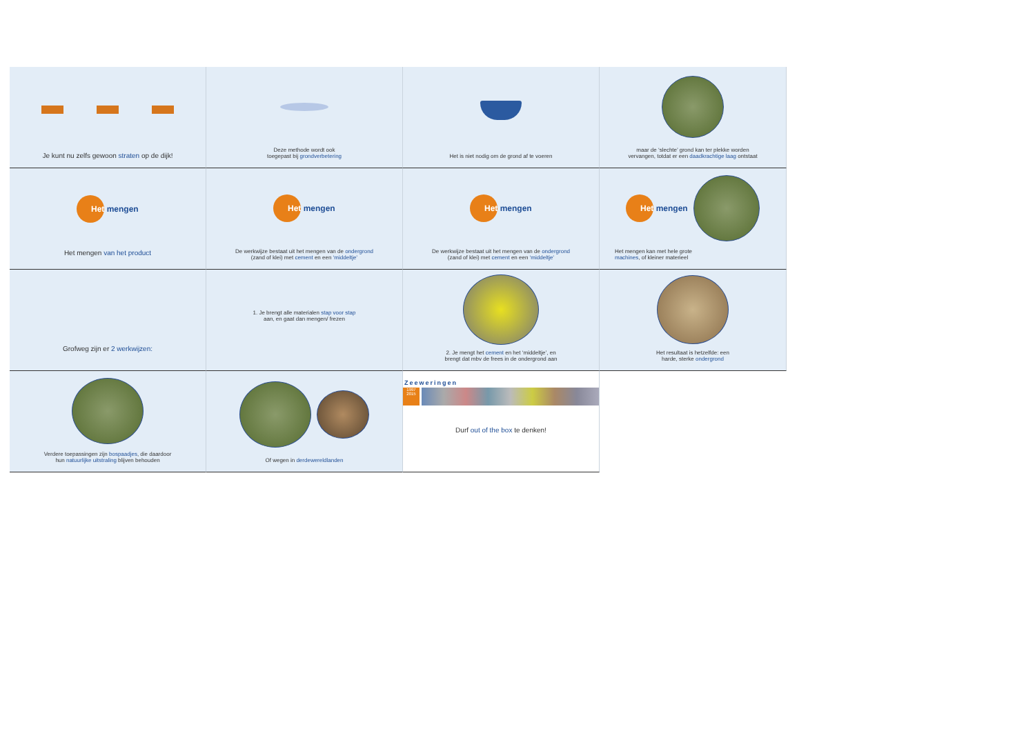Je kunt nu zelfs gewoon straten op de dijk!
Deze methode wordt ook
toegepast bij grondverbetering
Het is niet nodig om de grond af te voeren
maar de ‘slechte’ grond kan ter plekke worden
vervangen, totdat er een daadkrachtige laag ontstaat
Het
mengen
Het mengen van het product
Het
mengen
De werkwijze bestaat uit het mengen van de ondergrond
(zand of klei) met cement en een ‘middeltje’
Het
mengen
De werkwijze bestaat uit het mengen van de ondergrond
(zand of klei) met cement en een ‘middeltje’
Het
mengen
Het mengen kan met hele grote
machines, of kleiner materieel
Grofweg zijn er 2 werkwijzen:
1. Je brengt alle materialen stap voor stap
aan, en gaat dan mengen/ frezen
2. Je mengt het cement en het ‘middeltje’, en
brengt dat mbv de frees in de ondergrond aan
Het resultaat is hetzelfde: een
harde, sterke ondergrond
Verdere toepassingen zijn bospaadjes, die daardoor
hun natuurlijke uitstraling blijven behouden
Of wegen in derdewereldlanden
Zeeweringen
1997 2015
Durf out of the box te denken!